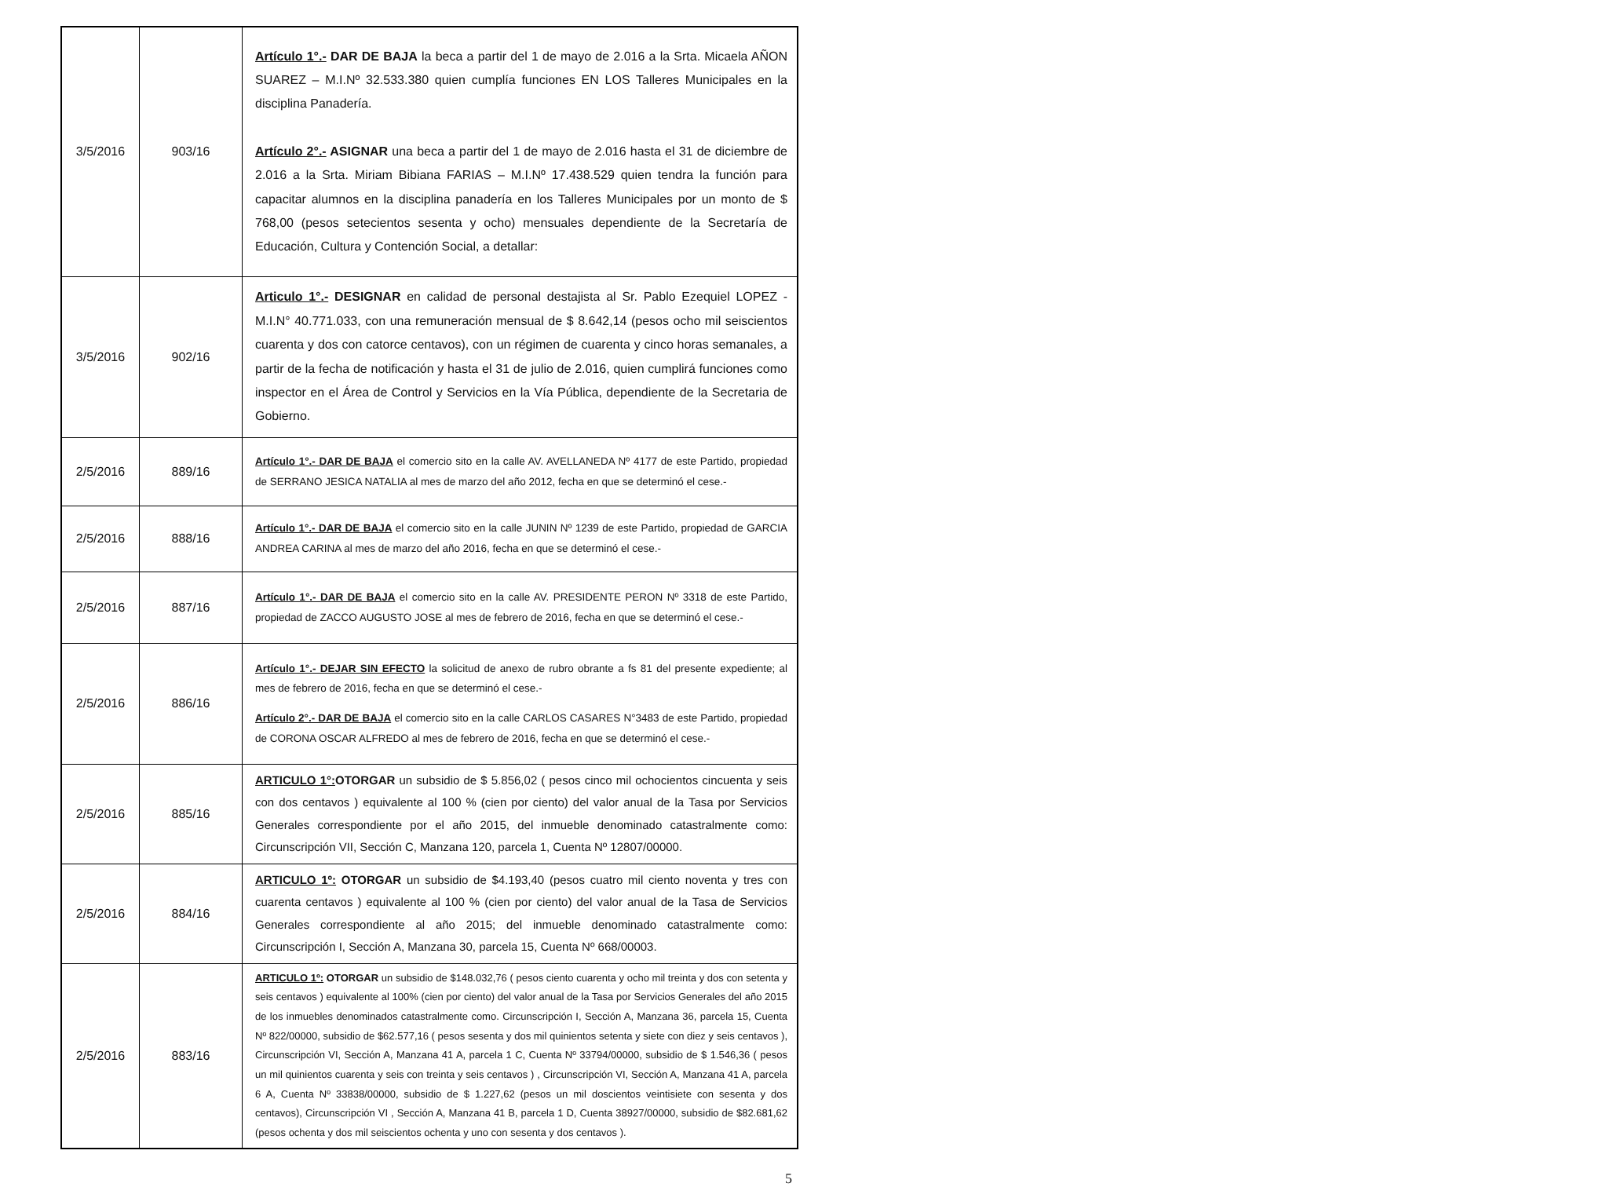| 3/5/2016 | 903/16 | Artículo 1°.- DAR DE BAJA la beca a partir del 1 de mayo de 2.016 a la Srta. Micaela AÑON SUAREZ – M.I.Nº 32.533.380 quien cumplía funciones EN LOS Talleres Municipales en la disciplina Panadería. Artículo 2°.- ASIGNAR una beca a partir del 1 de mayo de 2.016 hasta el 31 de diciembre de 2.016 a la Srta. Miriam Bibiana FARIAS – M.I.Nº 17.438.529 quien tendra la función para capacitar alumnos en la disciplina panadería en los Talleres Municipales por un monto de $ 768,00 (pesos setecientos sesenta y ocho) mensuales dependiente de la Secretaría de Educación, Cultura y Contención Social, a detallar: |
| 3/5/2016 | 902/16 | Articulo 1°.- DESIGNAR en calidad de personal destajista al Sr. Pablo Ezequiel LOPEZ - M.I.N° 40.771.033, con una remuneración mensual de $ 8.642,14 (pesos ocho mil seiscientos cuarenta y dos con catorce centavos), con un régimen de cuarenta y cinco horas semanales, a partir de la fecha de notificación y hasta el 31 de julio de 2.016, quien cumplirá funciones como inspector en el Área de Control y Servicios en la Vía Pública, dependiente de la Secretaria de Gobierno. |
| 2/5/2016 | 889/16 | Artículo 1°.- DAR DE BAJA el comercio sito en la calle AV. AVELLANEDA Nº 4177 de este Partido, propiedad de SERRANO JESICA NATALIA al mes de marzo del año 2012, fecha en que se determinó el cese.- |
| 2/5/2016 | 888/16 | Artículo 1°.- DAR DE BAJA el comercio sito en la calle JUNIN Nº 1239 de este Partido, propiedad de GARCIA ANDREA CARINA al mes de marzo del año 2016, fecha en que se determinó el cese.- |
| 2/5/2016 | 887/16 | Artículo 1°.- DAR DE BAJA el comercio sito en la calle AV. PRESIDENTE PERON Nº 3318 de este Partido, propiedad de ZACCO AUGUSTO JOSE al mes de febrero de 2016, fecha en que se determinó el cese.- |
| 2/5/2016 | 886/16 | Artículo 1°.- DEJAR SIN EFECTO la solicitud de anexo de rubro obrante a fs 81 del presente expediente; al mes de febrero de 2016, fecha en que se determinó el cese.- Artículo 2°.- DAR DE BAJA el comercio sito en la calle CARLOS CASARES N°3483 de este Partido, propiedad de CORONA OSCAR ALFREDO al mes de febrero de 2016, fecha en que se determinó el cese.- |
| 2/5/2016 | 885/16 | ARTICULO 1°: OTORGAR un subsidio de $ 5.856,02 ( pesos cinco mil ochocientos cincuenta y seis con dos centavos ) equivalente al 100 % (cien por ciento) del valor anual de la Tasa por Servicios Generales correspondiente por el año 2015, del inmueble denominado catastralmente como: Circunscripción VII, Sección C, Manzana 120, parcela 1, Cuenta Nº 12807/00000. |
| 2/5/2016 | 884/16 | ARTICULO 1º: OTORGAR un subsidio de $4.193,40 (pesos cuatro mil ciento noventa y tres con cuarenta centavos ) equivalente al 100 % (cien por ciento) del valor anual de la Tasa de Servicios Generales correspondiente al año 2015; del inmueble denominado catastralmente como: Circunscripción I, Sección A, Manzana 30, parcela 15, Cuenta Nº 668/00003. |
| 2/5/2016 | 883/16 | ARTICULO 1º: OTORGAR un subsidio de $148.032,76 ( pesos ciento cuarenta y ocho mil treinta y dos con setenta y seis centavos ) equivalente al 100% (cien por ciento) del valor anual de la Tasa por Servicios Generales del año 2015 de los inmuebles denominados catastralmente como. Circunscripción I, Sección A, Manzana 36, parcela 15, Cuenta Nº 822/00000, subsidio de $62.577,16 ( pesos sesenta y dos mil quinientos setenta y siete con diez y seis centavos ), Circunscripción VI, Sección A, Manzana 41 A, parcela 1 C, Cuenta Nº 33794/00000, subsidio de $ 1.546,36 ( pesos un mil quinientos cuarenta y seis con treinta y seis centavos ) , Circunscripción VI, Sección A, Manzana 41 A, parcela 6 A, Cuenta Nº 33838/00000, subsidio de $ 1.227,62 (pesos un mil doscientos veintisiete con sesenta y dos centavos), Circunscripción VI , Sección A, Manzana 41 B, parcela 1 D, Cuenta 38927/00000, subsidio de $82.681,62 (pesos ochenta y dos mil seiscientos ochenta y uno con sesenta y dos centavos ). |
5